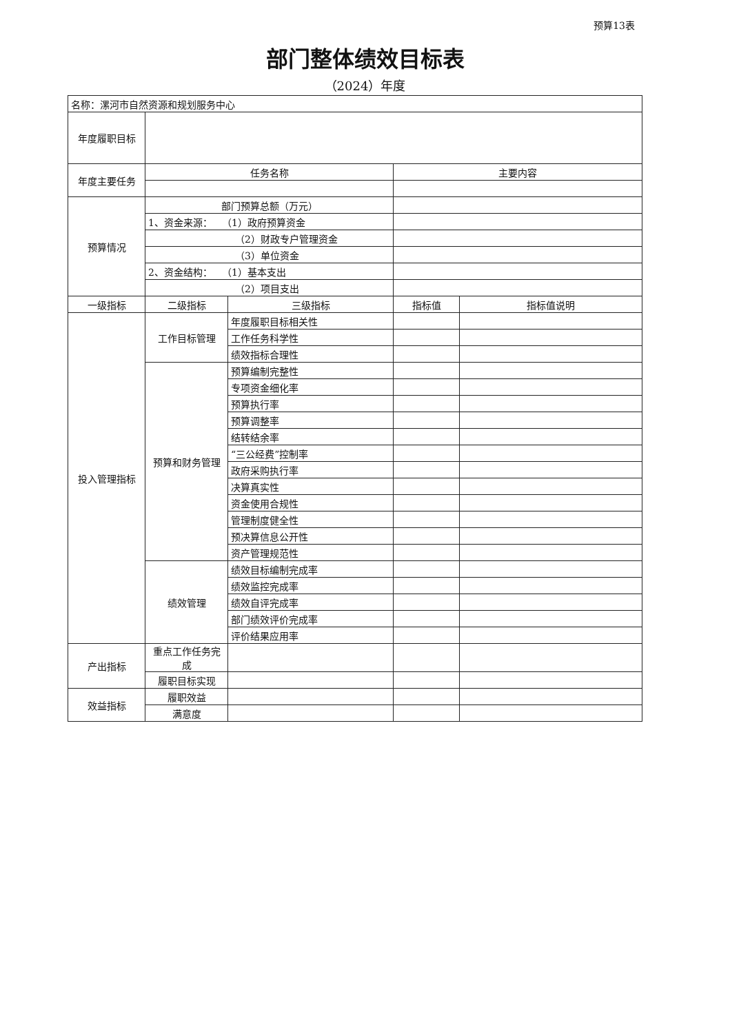预算13表
部门整体绩效目标表
（2024）年度
| 名称：漯河市自然资源和规划服务中心 | | | | |
| 年度履职目标 | | | | |
| 年度主要任务 | 任务名称 | | 主要内容 | |
| 预算情况 | 部门预算总额（万元） | | | |
| | 1、资金来源： （1）政府预算资金 | | | |
| | （2）财政专户管理资金 | | | |
| | （3）单位资金 | | | |
| | 2、资金结构： （1）基本支出 | | | |
| | （2）项目支出 | | | |
| 一级指标 | 二级指标 | 三级指标 | 指标值 | 指标值说明 |
| 投入管理指标 | 工作目标管理 | 年度履职目标相关性 | | |
| | | 工作任务科学性 | | |
| | | 绩效指标合理性 | | |
| | 预算和财务管理 | 预算编制完整性 | | |
| | | 专项资金细化率 | | |
| | | 预算执行率 | | |
| | | 预算调整率 | | |
| | | 结转结余率 | | |
| | | “三公经费”控制率 | | |
| | | 政府采购执行率 | | |
| | | 决算真实性 | | |
| | | 资金使用合规性 | | |
| | | 管理制度健全性 | | |
| | | 预决算信息公开性 | | |
| | | 资产管理规范性 | | |
| | 绩效管理 | 绩效目标编制完成率 | | |
| | | 绩效监控完成率 | | |
| | | 绩效自评完成率 | | |
| | | 部门绩效评价完成率 | | |
| | | 评价结果应用率 | | |
| 产出指标 | 重点工作任务完成 | | | |
| | 履职目标实现 | | | |
| 效益指标 | 履职效益 | | | |
| | 满意度 | | | |